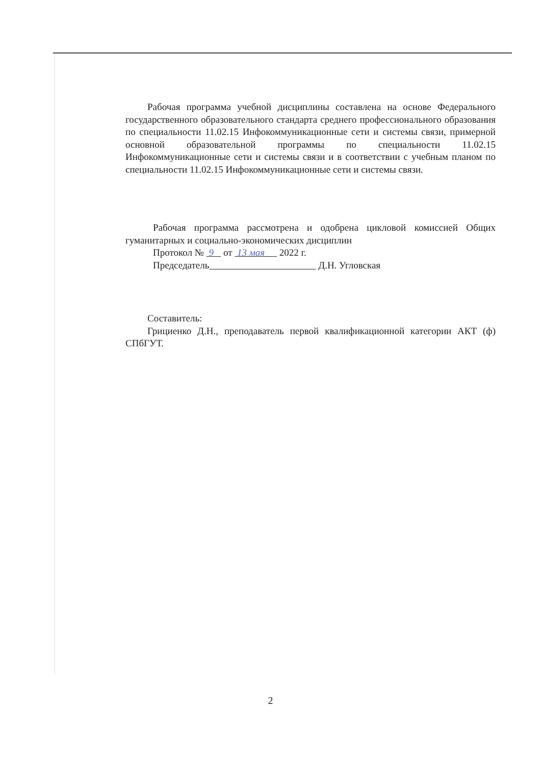Рабочая программа учебной дисциплины составлена на основе Федерального государственного образовательного стандарта среднего профессионального образования по специальности 11.02.15 Инфокоммуникационные сети и системы связи, примерной основной образовательной программы по специальности 11.02.15 Инфокоммуникационные сети и системы связи и в соответствии с учебным планом по специальности 11.02.15 Инфокоммуникационные сети и системы связи.
Рабочая программа рассмотрена и одобрена цикловой комиссией Общих гуманитарных и социально-экономических дисциплин
Протокол № 9 от 13 мая 2022 г.
Председатель Д.Н. Угловская
Составитель:
Грициенко Д.Н., преподаватель первой квалификационной категории АКТ (ф) СПбГУТ.
2